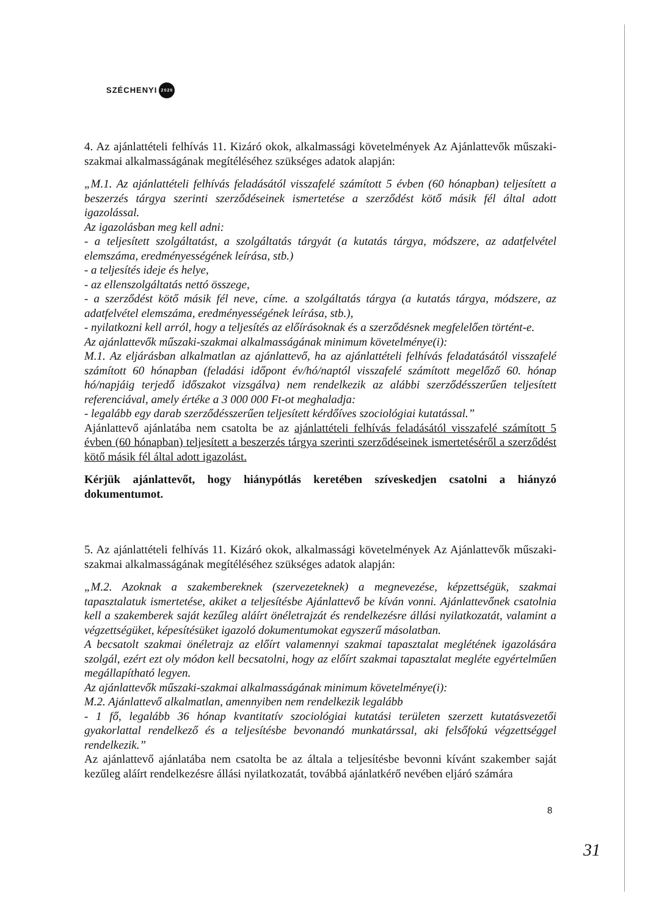SZÉCHENYI 2020
4. Az ajánlattételi felhívás 11. Kizáró okok, alkalmassági követelmények Az Ajánlattevők műszaki-szakmai alkalmasságának megítéléséhez szükséges adatok alapján:
„M.1. Az ajánlattételi felhívás feladásától visszafelé számított 5 évben (60 hónapban) teljesített a beszerzés tárgya szerinti szerződéseinek ismertetése a szerződést kötő másik fél által adott igazolással.
Az igazolásban meg kell adni:
- a teljesített szolgáltatást, a szolgáltatás tárgyát (a kutatás tárgya, módszere, az adatfelvétel elemszáma, eredményességének leírása, stb.)
- a teljesítés ideje és helye,
- az ellenszolgáltatás nettó összege,
- a szerződést kötő másik fél neve, címe. a szolgáltatás tárgya (a kutatás tárgya, módszere, az adatfelvétel elemszáma, eredményességének leírása, stb.),
- nyilatkozni kell arról, hogy a teljesítés az előírásoknak és a szerződésnek megfelelően történt-e.
Az ajánlattevők műszaki-szakmai alkalmasságának minimum követelménye(i):
M.1. Az eljárásban alkalmatlan az ajánlattevő, ha az ajánlattételi felhívás feladatásától visszafelé számított 60 hónapban (feladási időpont év/hó/naptól visszafelé számított megelőző 60. hónap hó/napjáig terjedő időszakot vizsgálva) nem rendelkezik az alábbi szerződésszerűen teljesített referenciával, amely értéke a 3 000 000 Ft-ot meghaladja:
- legalább egy darab szerződésszerűen teljesített kérdőíves szociológiai kutatással.”
Ajánlattevő ajánlatába nem csatolta be az ajánlattételi felhívás feladásától visszafelé számított 5 évben (60 hónapban) teljesített a beszerzés tárgya szerinti szerződéseinek ismertetéséről a szerződést kötő másik fél által adott igazolást.
Kérjük ajánlattevőt, hogy hiánypótlás keretében szíveskedjen csatolni a hiányzó dokumentumot.
5. Az ajánlattételi felhívás 11. Kizáró okok, alkalmassági követelmények Az Ajánlattevők műszaki-szakmai alkalmasságának megítéléséhez szükséges adatok alapján:
„M.2. Azoknak a szakembereknek (szervezeteknek) a megnevezése, képzettségük, szakmai tapasztalatuk ismertetése, akiket a teljesítésbe Ajánlattevő be kíván vonni. Ajánlattevőnek csatolnia kell a szakemberek saját kezűleg aláírt önéletrajzát és rendelkezésre állási nyilatkozatát, valamint a végzettségüket, képesítésüket igazoló dokumentumokat egyszerű másolatban.
A becsatolt szakmai önéletrajz az előírt valamennyi szakmai tapasztalat meglétének igazolására szolgál, ezért ezt oly módon kell becsatolni, hogy az előírt szakmai tapasztalat megléte egyértelműen megállapítható legyen.
Az ajánlattevők műszaki-szakmai alkalmasságának minimum követelménye(i):
M.2. Ajánlattevő alkalmatlan, amennyiben nem rendelkezik legalább
- 1 fő, legalább 36 hónap kvantitatív szociológiai kutatási területen szerzett kutatásvezetői gyakorlattal rendelkező és a teljesítésbe bevonandó munkatárssal, aki felsőfokú végzettséggel rendelkezik.”
Az ajánlattevő ajánlatába nem csatolta be az általa a teljesítésbe bevonni kívánt szakember saját kezűleg aláírt rendelkezésre állási nyilatkozatát, továbbá ajánlatkérő nevében eljáró számára
8
31